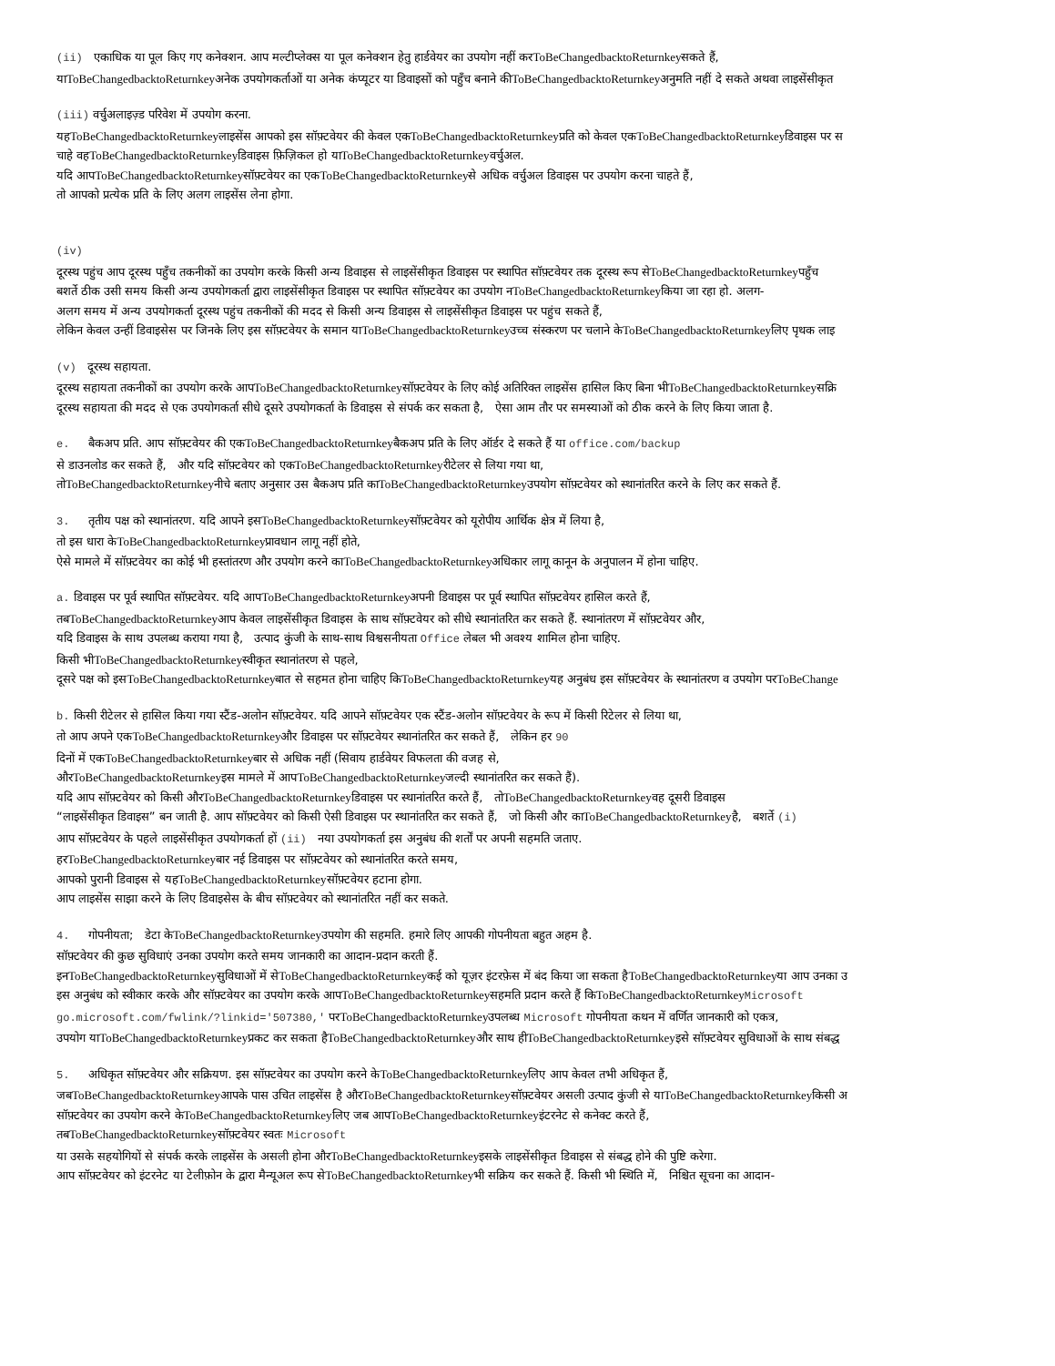(ii) एकाधिक या पूल किए गए कनेक्शन. आप मल्टीप्लेक्स या पूल कनेक्शन हेतु हार्डवेयर का उपयोग नहीं करToBeChangedbacktoReturnkeyसकते हैं,
याToBeChangedbacktoReturnkeyअनेक उपयोगकर्ताओं या अनेक कंप्यूटर या डिवाइसों को पहुँच बनाने कीToBeChangedbacktoReturnkeyअनुमति नहीं दे सकते अथवा लाइसेंसीकृत
(iii) वर्चुअलाइज़्ड परिवेश में उपयोग करना.
यहToBeChangedbacktoReturnkeyलाइसेंस आपको इस सॉफ़्टवेयर की केवल एकToBeChangedbacktoReturnkeyप्रति को केवल एकToBeChangedbacktoReturnkeyडिवाइस पर स
चाहे वहToBeChangedbacktoReturnkeyडिवाइस फ़िज़िकल हो याToBeChangedbacktoReturnkeyवर्चुअल.
यदि आपToBeChangedbacktoReturnkeyसॉफ़्टवेयर का एकToBeChangedbacktoReturnkeyसे अधिक वर्चुअल डिवाइस पर उपयोग करना चाहते हैं,
तो आपको प्रत्येक प्रति के लिए अलग लाइसेंस लेना होगा.
(iv)
दूरस्थ पहुंच आप दूरस्थ पहुँच तकनीकों का उपयोग करके किसी अन्य डिवाइस से लाइसेंसीकृत डिवाइस पर स्थापित सॉफ़्टवेयर तक दूरस्थ रूप सेToBeChangedbacktoReturnkeyपहुँच
बशर्ते ठीक उसी समय किसी अन्य उपयोगकर्ता द्वारा लाइसेंसीकृत डिवाइस पर स्थापित सॉफ़्टवेयर का उपयोग नToBeChangedbacktoReturnkeyकिया जा रहा हो. अलग-
अलग समय में अन्य उपयोगकर्ता दूरस्थ पहुंच तकनीकों की मदद से किसी अन्य डिवाइस से लाइसेंसीकृत डिवाइस पर पहुंच सकते हैं,
लेकिन केवल उन्हीं डिवाइसेस पर जिनके लिए इस सॉफ़्टवेयर के समान याToBeChangedbacktoReturnkeyउच्च संस्करण पर चलाने केToBeChangedbacktoReturnkeyलिए पृथक लाइ
(v) दूरस्थ सहायता.
दूरस्थ सहायता तकनीकों का उपयोग करके आपToBeChangedbacktoReturnkeyसॉफ़्टवेयर के लिए कोई अतिरिक्त लाइसेंस हासिल किए बिना भीToBeChangedbacktoReturnkeyसक्रि
दूरस्थ सहायता की मदद से एक उपयोगकर्ता सीधे दूसरे उपयोगकर्ता के डिवाइस से संपर्क कर सकता है, ऐसा आम तौर पर समस्याओं को ठीक करने के लिए किया जाता है.
e. बैकअप प्रति. आप सॉफ़्टवेयर की एकToBeChangedbacktoReturnkeyबैकअप प्रति के लिए ऑर्डर दे सकते हैं या office.com/backup
से डाउनलोड कर सकते हैं, और यदि सॉफ़्टवेयर को एकToBeChangedbacktoReturnkeyरीटेलर से लिया गया था,
तोToBeChangedbacktoReturnkeyनीचे बताए अनुसार उस बैकअप प्रति काToBeChangedbacktoReturnkeyउपयोग सॉफ़्टवेयर को स्थानांतरित करने के लिए कर सकते हैं.
3. तृतीय पक्ष को स्थानांतरण. यदि आपने इसToBeChangedbacktoReturnkeyसॉफ़्टवेयर को यूरोपीय आर्थिक क्षेत्र में लिया है,
तो इस धारा केToBeChangedbacktoReturnkeyप्रावधान लागू नहीं होते,
ऐसे मामले में सॉफ़्टवेयर का कोई भी हस्तांतरण और उपयोग करने काToBeChangedbacktoReturnkeyअधिकार लागू कानून के अनुपालन में होना चाहिए.
a. डिवाइस पर पूर्व स्थापित सॉफ़्टवेयर. यदि आपToBeChangedbacktoReturnkeyअपनी डिवाइस पर पूर्व स्थापित सॉफ़्टवेयर हासिल करते हैं,
तबToBeChangedbacktoReturnkeyआप केवल लाइसेंसीकृत डिवाइस के साथ सॉफ़्टवेयर को सीधे स्थानांतरित कर सकते हैं. स्थानांतरण में सॉफ़्टवेयर और,
यदि डिवाइस के साथ उपलब्ध कराया गया है, उत्पाद कुंजी के साथ-साथ विश्वसनीयता Office लेबल भी अवश्य शामिल होना चाहिए.
किसी भीToBeChangedbacktoReturnkeyस्वीकृत स्थानांतरण से पहले,
दूसरे पक्ष को इसToBeChangedbacktoReturnkeyबात से सहमत होना चाहिए किToBeChangedbacktoReturnkeyयह अनुबंध इस सॉफ़्टवेयर के स्थानांतरण व उपयोग परToBeChange
b. किसी रीटेलर से हासिल किया गया स्टैंड-अलोन सॉफ़्टवेयर. यदि आपने सॉफ़्टवेयर एक स्टैंड-अलोन सॉफ़्टवेयर के रूप में किसी रिटेलर से लिया था,
तो आप अपने एकToBeChangedbacktoReturnkeyऔर डिवाइस पर सॉफ़्टवेयर स्थानांतरित कर सकते हैं, लेकिन हर 90
दिनों में एकToBeChangedbacktoReturnkeyबार से अधिक नहीं (सिवाय हार्डवेयर विफलता की वजह से,
औरToBeChangedbacktoReturnkeyइस मामले में आपToBeChangedbacktoReturnkeyजल्दी स्थानांतरित कर सकते हैं).
यदि आप सॉफ़्टवेयर को किसी औरToBeChangedbacktoReturnkeyडिवाइस पर स्थानांतरित करते हैं, तोToBeChangedbacktoReturnkeyवह दूसरी डिवाइस
“लाइसेंसीकृत डिवाइस” बन जाती है. आप सॉफ़्टवेयर को किसी ऐसी डिवाइस पर स्थानांतरित कर सकते हैं, जो किसी और काToBeChangedbacktoReturnkeyहै, बशर्ते (i)
आप सॉफ़्टवेयर के पहले लाइसेंसीकृत उपयोगकर्ता हों (ii) नया उपयोगकर्ता इस अनुबंध की शर्तों पर अपनी सहमति जताए.
हरToBeChangedbacktoReturnkeyबार नई डिवाइस पर सॉफ़्टवेयर को स्थानांतरित करते समय,
आपको पुरानी डिवाइस से यहToBeChangedbacktoReturnkeyसॉफ़्टवेयर हटाना होगा.
आप लाइसेंस साझा करने के लिए डिवाइसेस के बीच सॉफ़्टवेयर को स्थानांतरित नहीं कर सकते.
4. गोपनीयता; डेटा केToBeChangedbacktoReturnkeyउपयोग की सहमति. हमारे लिए आपकी गोपनीयता बहुत अहम है.
सॉफ़्टवेयर की कुछ सुविधाएं उनका उपयोग करते समय जानकारी का आदान-प्रदान करती हैं.
इनToBeChangedbacktoReturnkeyसुविधाओं में सेToBeChangedbacktoReturnkeyकई को यूज़र इंटरफ़ेस में बंद किया जा सकता हैToBeChangedbacktoReturnkeyया आप उनका उ
इस अनुबंध को स्वीकार करके और सॉफ़्टवेयर का उपयोग करके आपToBeChangedbacktoReturnkeyसहमति प्रदान करते हैं किToBeChangedbacktoReturnkey Microsoft
go.microsoft.com/fwlink/?linkid='507380,' परToBeChangedbacktoReturnkeyउपलब्ध Microsoft गोपनीयता कथन में वर्णित जानकारी को एकत्र,
उपयोग याToBeChangedbacktoReturnkeyप्रकट कर सकता हैToBeChangedbacktoReturnkeyऔर साथ हीToBeChangedbacktoReturnkeyइसे सॉफ़्टवेयर सुविधाओं के साथ संबद्ध
5. अधिकृत सॉफ़्टवेयर और सक्रियण. इस सॉफ़्टवेयर का उपयोग करने केToBeChangedbacktoReturnkeyलिए आप केवल तभी अधिकृत हैं,
जबToBeChangedbacktoReturnkeyआपके पास उचित लाइसेंस है औरToBeChangedbacktoReturnkeyसॉफ़्टवेयर असली उत्पाद कुंजी से याToBeChangedbacktoReturnkeyकिसी अ
सॉफ़्टवेयर का उपयोग करने केToBeChangedbacktoReturnkeyलिए जब आपToBeChangedbacktoReturnkeyइंटरनेट से कनेक्ट करते हैं,
तबToBeChangedbacktoReturnkeyसॉफ़्टवेयर स्वतः Microsoft
या उसके सहयोगियों से संपर्क करके लाइसेंस के असली होना औरToBeChangedbacktoReturnkeyइसके लाइसेंसीकृत डिवाइस से संबद्ध होने की पुष्टि करेगा.
आप सॉफ़्टवेयर को इंटरनेट या टेलीफ़ोन के द्वारा मैन्यूअल रूप सेToBeChangedbacktoReturnkeyभी सक्रिय कर सकते हैं. किसी भी स्थिति में, निश्चित सूचना का आदान-